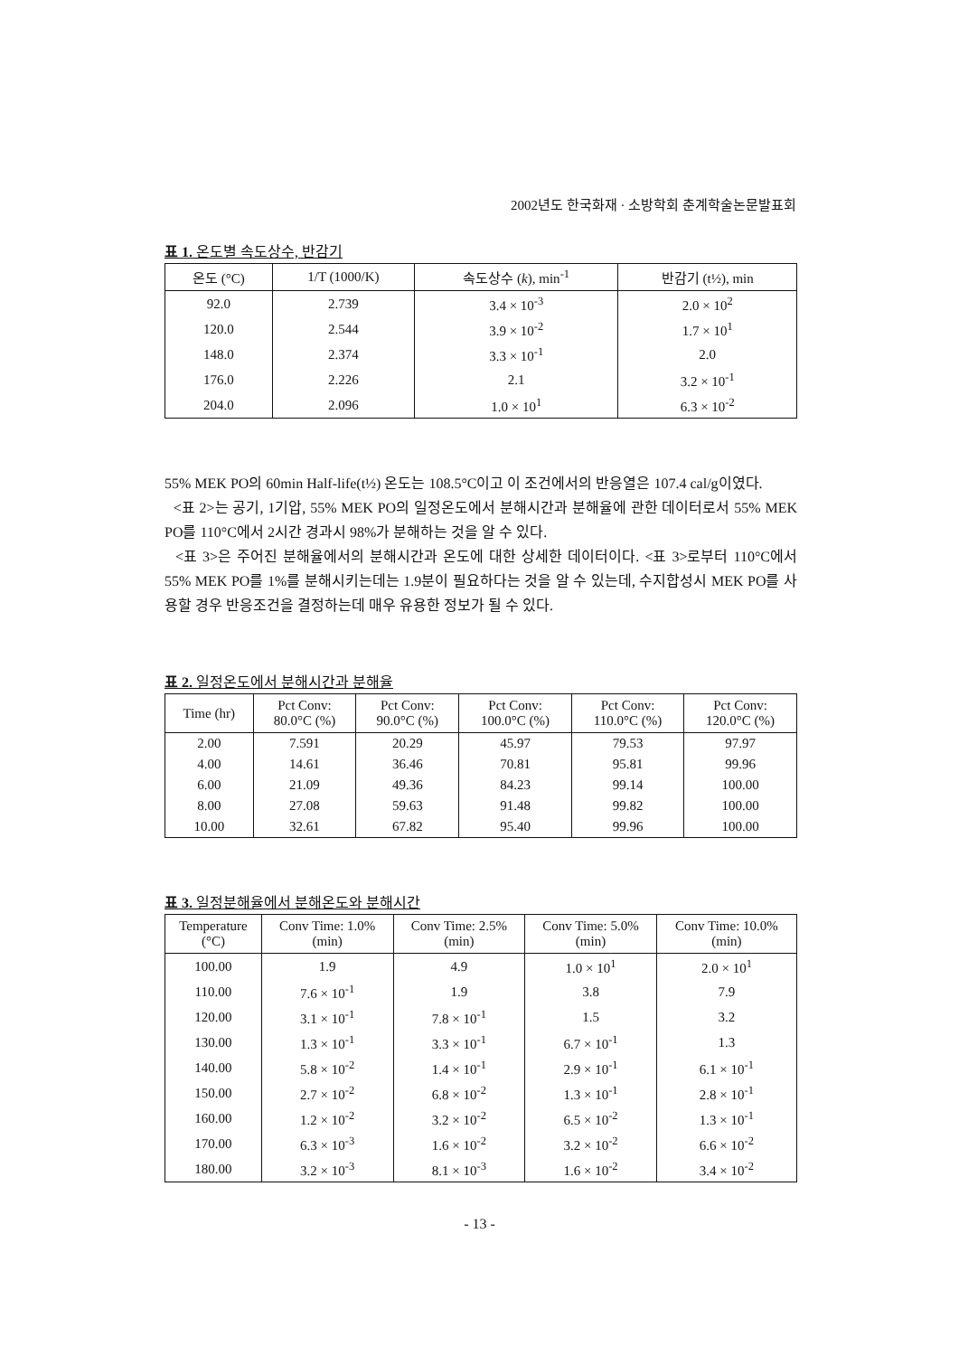2002년도 한국화재 · 소방학회 춘계학술논문발표회
표 1. 온도별 속도상수, 반감기
| 온도 (°C) | 1/T (1000/K) | 속도상수 ( k ), min<sup>-1</sup> | 반감기 (t½), min |
| --- | --- | --- | --- |
| 92.0 | 2.739 | 3.4 × 10<sup>-3</sup> | 2.0 × 10<sup>2</sup> |
| 120.0 | 2.544 | 3.9 × 10<sup>-2</sup> | 1.7 × 10<sup>1</sup> |
| 148.0 | 2.374 | 3.3 × 10<sup>-1</sup> | 2.0 |
| 176.0 | 2.226 | 2.1 | 3.2 × 10<sup>-1</sup> |
| 204.0 | 2.096 | 1.0 × 10<sup>1</sup> | 6.3 × 10<sup>-2</sup> |
55% MEK PO의 60min Half-life(t½) 온도는 108.5°C이고 이 조건에서의 반응열은 107.4 cal/g이였다.
<표 2>는 공기, 1기압, 55% MEK PO의 일정온도에서 분해시간과 분해율에 관한 데이터로서 55% MEK PO를 110°C에서 2시간 경과시 98%가 분해하는 것을 알 수 있다.
<표 3>은 주어진 분해율에서의 분해시간과 온도에 대한 상세한 데이터이다. <표 3>로부터 110°C에서 55% MEK PO를 1%를 분해시키는데는 1.9분이 필요하다는 것을 알 수 있는데, 수지합성시 MEK PO를 사용할 경우 반응조건을 결정하는데 매우 유용한 정보가 될 수 있다.
표 2. 일정온도에서 분해시간과 분해율
| Time (hr) | Pct Conv: 80.0°C (%) | Pct Conv: 90.0°C (%) | Pct Conv: 100.0°C (%) | Pct Conv: 110.0°C (%) | Pct Conv: 120.0°C (%) |
| --- | --- | --- | --- | --- | --- |
| 2.00 | 7.591 | 20.29 | 45.97 | 79.53 | 97.97 |
| 4.00 | 14.61 | 36.46 | 70.81 | 95.81 | 99.96 |
| 6.00 | 21.09 | 49.36 | 84.23 | 99.14 | 100.00 |
| 8.00 | 27.08 | 59.63 | 91.48 | 99.82 | 100.00 |
| 10.00 | 32.61 | 67.82 | 95.40 | 99.96 | 100.00 |
표 3. 일정분해율에서 분해온도와 분해시간
| Temperature (°C) | Conv Time: 1.0% (min) | Conv Time: 2.5% (min) | Conv Time: 5.0% (min) | Conv Time: 10.0% (min) |
| --- | --- | --- | --- | --- |
| 100.00 | 1.9 | 4.9 | 1.0 × 10<sup>1</sup> | 2.0 × 10<sup>1</sup> |
| 110.00 | 7.6 × 10<sup>-1</sup> | 1.9 | 3.8 | 7.9 |
| 120.00 | 3.1 × 10<sup>-1</sup> | 7.8 × 10<sup>-1</sup> | 1.5 | 3.2 |
| 130.00 | 1.3 × 10<sup>-1</sup> | 3.3 × 10<sup>-1</sup> | 6.7 × 10<sup>-1</sup> | 1.3 |
| 140.00 | 5.8 × 10<sup>-2</sup> | 1.4 × 10<sup>-1</sup> | 2.9 × 10<sup>-1</sup> | 6.1 × 10<sup>-1</sup> |
| 150.00 | 2.7 × 10<sup>-2</sup> | 6.8 × 10<sup>-2</sup> | 1.3 × 10<sup>-1</sup> | 2.8 × 10<sup>-1</sup> |
| 160.00 | 1.2 × 10<sup>-2</sup> | 3.2 × 10<sup>-2</sup> | 6.5 × 10<sup>-2</sup> | 1.3 × 10<sup>-1</sup> |
| 170.00 | 6.3 × 10<sup>-3</sup> | 1.6 × 10<sup>-2</sup> | 3.2 × 10<sup>-2</sup> | 6.6 × 10<sup>-2</sup> |
| 180.00 | 3.2 × 10<sup>-3</sup> | 8.1 × 10<sup>-3</sup> | 1.6 × 10<sup>-2</sup> | 3.4 × 10<sup>-2</sup> |
- 13 -